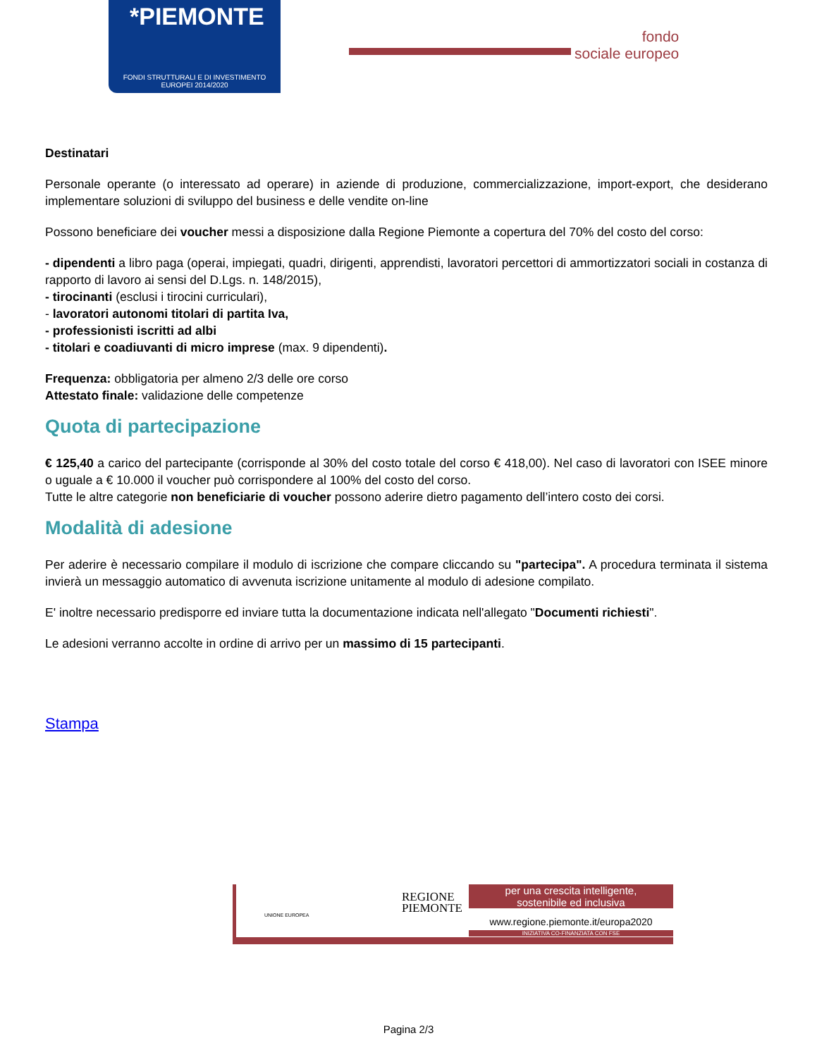*PIEMONTE
FONDI STRUTTURALI E DI INVESTIMENTO
EUROPEI 2014/2020
fondo
sociale europeo
Destinatari
Personale operante (o interessato ad operare) in aziende di produzione, commercializzazione, import-export, che desiderano implementare soluzioni di sviluppo del business e delle vendite on-line
Possono beneficiare dei voucher messi a disposizione dalla Regione Piemonte a copertura del 70% del costo del corso:
- dipendenti a libro paga (operai, impiegati, quadri, dirigenti, apprendisti, lavoratori percettori di ammortizzatori sociali in costanza di rapporto di lavoro ai sensi del D.Lgs. n. 148/2015),
- tirocinanti (esclusi i tirocini curriculari),
- lavoratori autonomi titolari di partita Iva,
- professionisti iscritti ad albi
- titolari e coadiuvanti di micro imprese (max. 9 dipendenti).
Frequenza: obbligatoria per almeno 2/3 delle ore corso
Attestato finale: validazione delle competenze
Quota di partecipazione
€ 125,40 a carico del partecipante (corrisponde al 30% del costo totale del corso € 418,00). Nel caso di lavoratori con ISEE minore o uguale a € 10.000 il voucher può corrispondere al 100% del costo del corso.
Tutte le altre categorie non beneficiarie di voucher possono aderire dietro pagamento dell’intero costo dei corsi.
Modalità di adesione
Per aderire è necessario compilare il modulo di iscrizione che compare cliccando su "partecipa". A procedura terminata il sistema invierà un messaggio automatico di avvenuta iscrizione unitamente al modulo di adesione compilato.
E' inoltre necessario predisporre ed inviare tutta la documentazione indicata nell'allegato "Documenti richiesti".
Le adesioni verranno accolte in ordine di arrivo per un massimo di 15 partecipanti.
Stampa
UNIONE EUROPEA
REGIONE
PIEMONTE
per una crescita intelligente,
sostenibile ed inclusiva
www.regione.piemonte.it/europa2020
INIZIATIVA CO-FINANZIATA CON FSE
Pagina 2/3